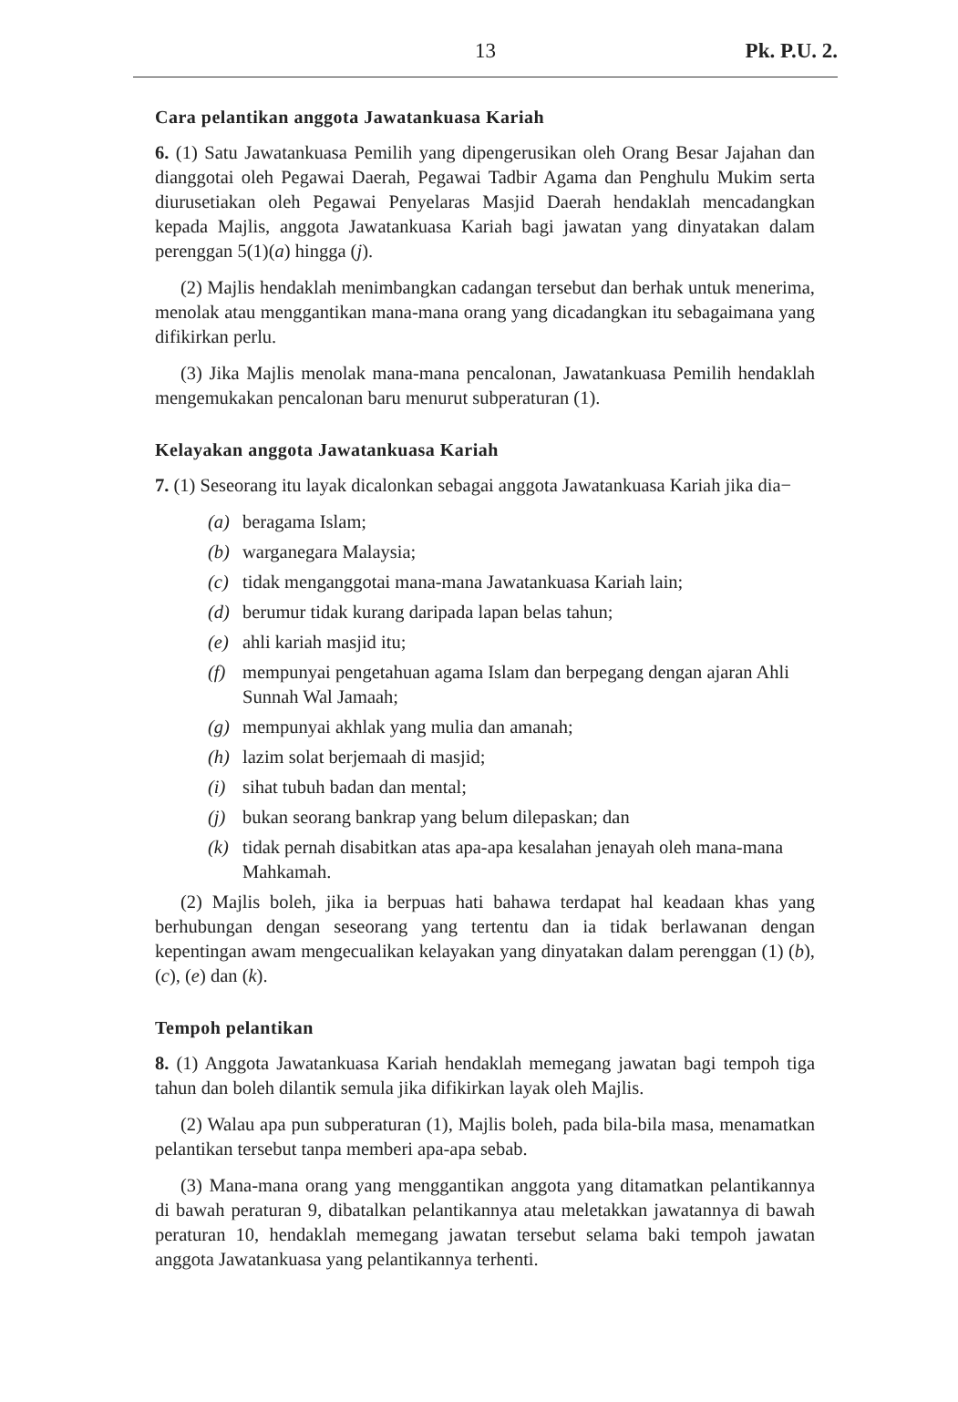13
Pk. P.U. 2.
Cara pelantikan anggota Jawatankuasa Kariah
6. (1) Satu Jawatankuasa Pemilih yang dipengerusikan oleh Orang Besar Jajahan dan dianggotai oleh Pegawai Daerah, Pegawai Tadbir Agama dan Penghulu Mukim serta diurusetiakan oleh Pegawai Penyelaras Masjid Daerah hendaklah mencadangkan kepada Majlis, anggota Jawatankuasa Kariah bagi jawatan yang dinyatakan dalam perenggan 5(1)(a) hingga (j).
(2) Majlis hendaklah menimbangkan cadangan tersebut dan berhak untuk menerima, menolak atau menggantikan mana-mana orang yang dicadangkan itu sebagaimana yang difikirkan perlu.
(3) Jika Majlis menolak mana-mana pencalonan, Jawatankuasa Pemilih hendaklah mengemukakan pencalonan baru menurut subperaturan (1).
Kelayakan anggota Jawatankuasa Kariah
7. (1) Seseorang itu layak dicalonkan sebagai anggota Jawatankuasa Kariah jika dia−
(a) beragama Islam;
(b) warganegara Malaysia;
(c) tidak menganggotai mana-mana Jawatankuasa Kariah lain;
(d) berumur tidak kurang daripada lapan belas tahun;
(e) ahli kariah masjid itu;
(f) mempunyai pengetahuan agama Islam dan berpegang dengan ajaran Ahli Sunnah Wal Jamaah;
(g) mempunyai akhlak yang mulia dan amanah;
(h) lazim solat berjemaah di masjid;
(i) sihat tubuh badan dan mental;
(j) bukan seorang bankrap yang belum dilepaskan; dan
(k) tidak pernah disabitkan atas apa-apa kesalahan jenayah oleh mana-mana Mahkamah.
(2) Majlis boleh, jika ia berpuas hati bahawa terdapat hal keadaan khas yang berhubungan dengan seseorang yang tertentu dan ia tidak berlawanan dengan kepentingan awam mengecualikan kelayakan yang dinyatakan dalam perenggan (1) (b), (c), (e) dan (k).
Tempoh pelantikan
8. (1) Anggota Jawatankuasa Kariah hendaklah memegang jawatan bagi tempoh tiga tahun dan boleh dilantik semula jika difikirkan layak oleh Majlis.
(2) Walau apa pun subperaturan (1), Majlis boleh, pada bila-bila masa, menamatkan pelantikan tersebut tanpa memberi apa-apa sebab.
(3) Mana-mana orang yang menggantikan anggota yang ditamatkan pelantikannya di bawah peraturan 9, dibatalkan pelantikannya atau meletakkan jawatannya di bawah peraturan 10, hendaklah memegang jawatan tersebut selama baki tempoh jawatan anggota Jawatankuasa yang pelantikannya terhenti.